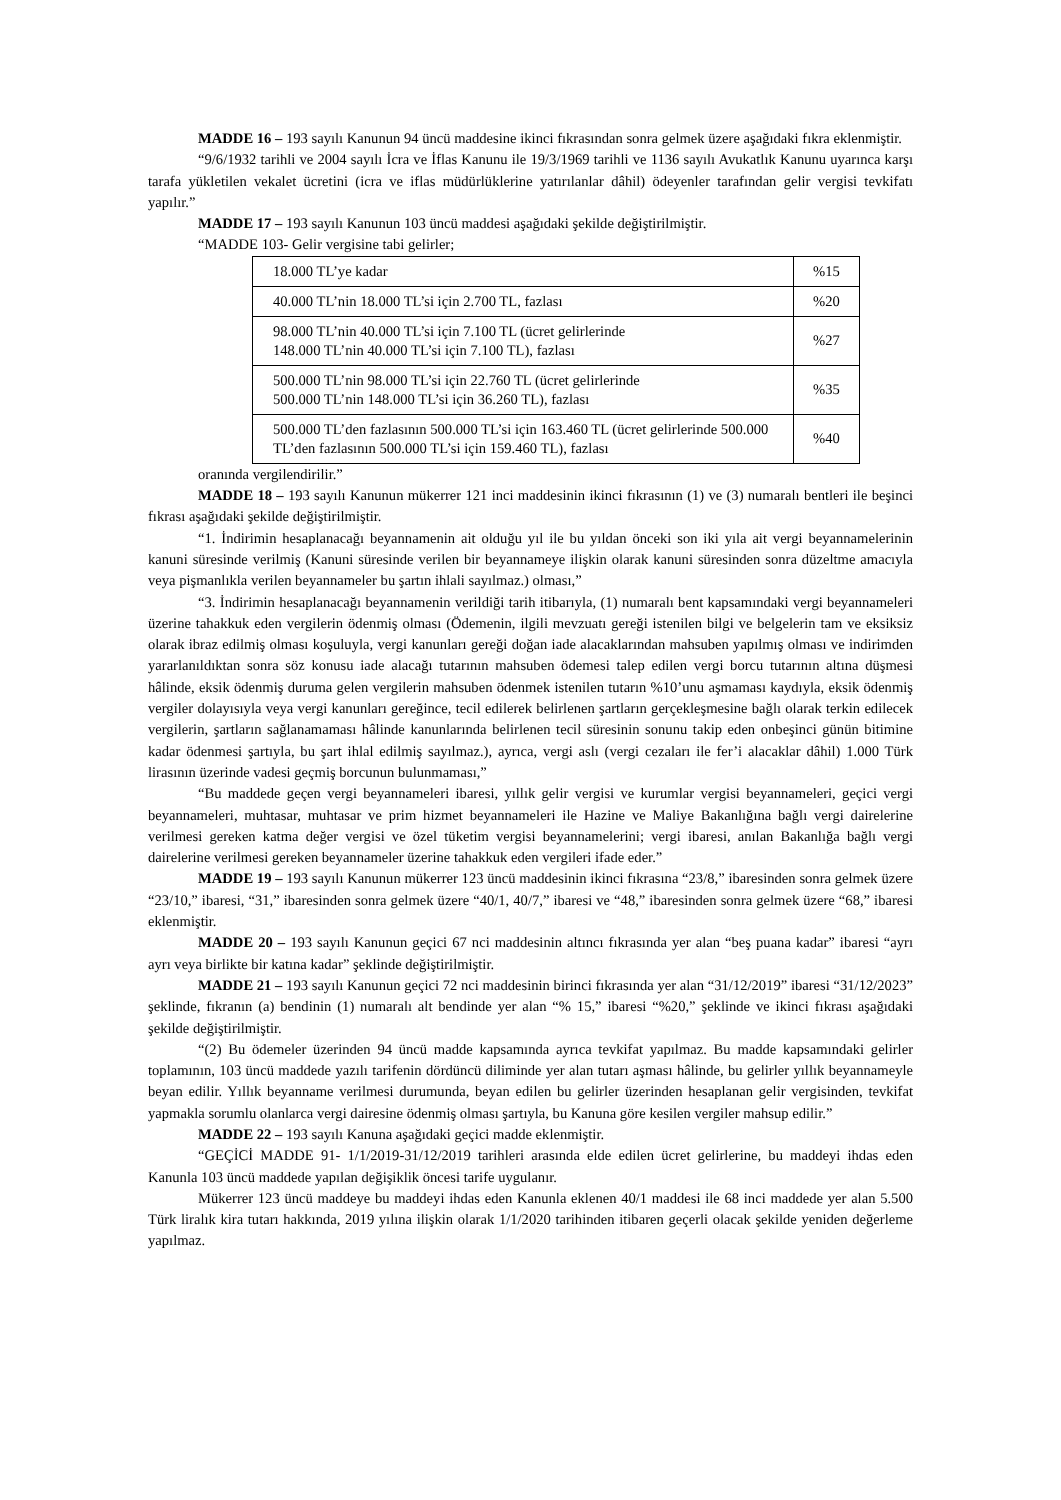MADDE 16 – 193 sayılı Kanunun 94 üncü maddesine ikinci fıkrasından sonra gelmek üzere aşağıdaki fıkra eklenmiştir.
“9/6/1932 tarihli ve 2004 sayılı İcra ve İflas Kanunu ile 19/3/1969 tarihli ve 1136 sayılı Avukatlık Kanunu uyarınca karşı tarafa yükletilen vekalet ücretini (icra ve iflas müdürlüklerine yatırılanlar dâhil) ödeyenler tarafından gelir vergisi tevkifatı yapılır.”
MADDE 17 – 193 sayılı Kanunun 103 üncü maddesi aşağıdaki şekilde değiştirilmiştir.
“MADDE 103- Gelir vergisine tabi gelirler;
| 18.000 TL’ye kadar | %15 |
| 40.000 TL’nin 18.000 TL’si için 2.700 TL, fazlası | %20 |
| 98.000 TL’nin 40.000 TL’si için 7.100 TL (ücret gelirlerinde 148.000 TL’nin 40.000 TL’si için 7.100 TL), fazlası | %27 |
| 500.000 TL’nin 98.000 TL’si için 22.760 TL (ücret gelirlerinde 500.000 TL’nin 148.000 TL’si için 36.260 TL), fazlası | %35 |
| 500.000 TL’den fazlasının 500.000 TL’si için 163.460 TL (ücret gelirlerinde 500.000 TL’den fazlasının 500.000 TL’si için 159.460 TL), fazlası | %40 |
oranında vergilendirilir.”
MADDE 18 – 193 sayılı Kanunun mükerrer 121 inci maddesinin ikinci fıkrasının (1) ve (3) numaralı bentleri ile beşinci fıkrası aşağıdaki şekilde değiştirilmiştir.
“1. İndirimin hesaplanacağı beyannamenin ait olduğu yıl ile bu yıldan önceki son iki yıla ait vergi beyannamelerinin kanuni süresinde verilmiş (Kanuni süresinde verilen bir beyannameye ilişkin olarak kanuni süresinden sonra düzeltme amacıyla veya pişmanlıkla verilen beyannameler bu şartın ihlali sayılmaz.) olması,”
“3. İndirimin hesaplanacağı beyannamenin verildiği tarih itibarıyla, (1) numaralı bent kapsamındaki vergi beyannameleri üzerine tahakkuk eden vergilerin ödenmiş olması (Ödemenin, ilgili mevzuatı gereği istenilen bilgi ve belgelerin tam ve eksiksiz olarak ibraz edilmiş olması koşuluyla, vergi kanunları gereği doğan iade alacaklarından mahsuben yapılmış olması ve indirimden yararlanıldıktan sonra söz konusu iade alacağı tutarının mahsuben ödemesi talep edilen vergi borcu tutarının altına düşmesi hâlinde, eksik ödenmiş duruma gelen vergilerin mahsuben ödenmek istenilen tutarın %10’unu aşmaması kaydıyla, eksik ödenmiş vergiler dolayısıyla veya vergi kanunları gereğince, tecil edilerek belirlenen şartların gerçekleşmesine bağlı olarak terkin edilecek vergilerin, şartların sağlanamaması hâlinde kanunlarında belirlenen tecil süresinin sonunu takip eden onbeşinci günün bitimine kadar ödenmesi şartıyla, bu şart ihlal edilmiş sayılmaz.), ayrıca, vergi aslı (vergi cezaları ile fer’i alacaklar dâhil) 1.000 Türk lirasının üzerinde vadesi geçmiş borcunun bulunmaması,”
“Bu maddede geçen vergi beyannameleri ibaresi, yıllık gelir vergisi ve kurumlar vergisi beyannameleri, geçici vergi beyannameleri, muhtasar, muhtasar ve prim hizmet beyannameleri ile Hazine ve Maliye Bakanlığına bağlı vergi dairelerine verilmesi gereken katma değer vergisi ve özel tüketim vergisi beyannamelerini; vergi ibaresi, anılan Bakanlığa bağlı vergi dairelerine verilmesi gereken beyannameler üzerine tahakkuk eden vergileri ifade eder.”
MADDE 19 – 193 sayılı Kanunun mükerrer 123 üncü maddesinin ikinci fıkrasına “23/8,” ibaresinden sonra gelmek üzere “23/10,” ibaresi, “31,” ibaresinden sonra gelmek üzere “40/1, 40/7,” ibaresi ve “48,” ibaresinden sonra gelmek üzere “68,” ibaresi eklenmiştir.
MADDE 20 – 193 sayılı Kanunun geçici 67 nci maddesinin altıncı fıkrasında yer alan “beş puana kadar” ibaresi “ayrı ayrı veya birlikte bir katına kadar” şeklinde değiştirilmiştir.
MADDE 21 – 193 sayılı Kanunun geçici 72 nci maddesinin birinci fıkrasında yer alan “31/12/2019” ibaresi “31/12/2023” şeklinde, fıkranın (a) bendinin (1) numaralı alt bendinde yer alan “% 15,” ibaresi “%20,” şeklinde ve ikinci fıkrası aşağıdaki şekilde değiştirilmiştir.
“(2) Bu ödemeler üzerinden 94 üncü madde kapsamında ayrıca tevkifat yapılmaz. Bu madde kapsamındaki gelirler toplamının, 103 üncü maddede yazılı tarifenin dördüncü diliminde yer alan tutarı aşması hâlinde, bu gelirler yıllık beyannameyle beyan edilir. Yıllık beyanname verilmesi durumunda, beyan edilen bu gelirler üzerinden hesaplanan gelir vergisinden, tevkifat yapmakla sorumlu olanlarca vergi dairesine ödenmiş olması şartıyla, bu Kanuna göre kesilen vergiler mahsup edilir.”
MADDE 22 – 193 sayılı Kanuna aşağıdaki geçici madde eklenmiştir.
“GEÇİCİ MADDE 91- 1/1/2019-31/12/2019 tarihleri arasında elde edilen ücret gelirlerine, bu maddeyi ihdas eden Kanunla 103 üncü maddede yapılan değişiklik öncesi tarife uygulanır.
Mükerrer 123 üncü maddeye bu maddeyi ihdas eden Kanunla eklenen 40/1 maddesi ile 68 inci maddede yer alan 5.500 Türk liralık kira tutarı hakkında, 2019 yılına ilişkin olarak 1/1/2020 tarihinden itibaren geçerli olacak şekilde yeniden değerleme yapılmaz.